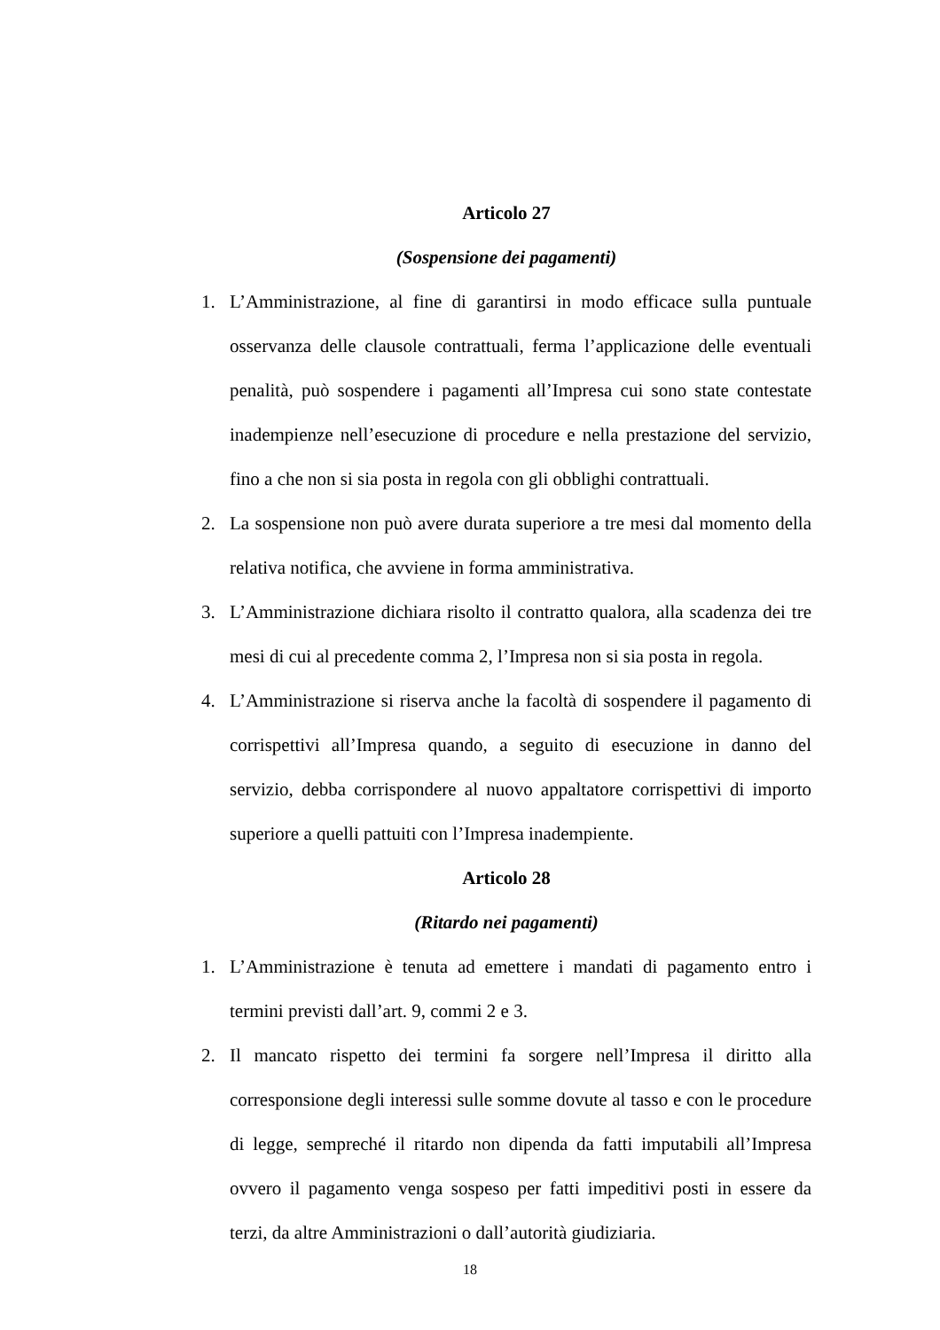Articolo 27
(Sospensione dei pagamenti)
1. L’Amministrazione, al fine di garantirsi in modo efficace sulla puntuale osservanza delle clausole contrattuali, ferma l’applicazione delle eventuali penalità, può sospendere i pagamenti all’Impresa cui sono state contestate inadempienze nell’esecuzione di procedure e nella prestazione del servizio, fino a che non si sia posta in regola con gli obblighi contrattuali.
2. La sospensione non può avere durata superiore a tre mesi dal momento della relativa notifica, che avviene in forma amministrativa.
3. L’Amministrazione dichiara risolto il contratto qualora, alla scadenza dei tre mesi di cui al precedente comma 2, l’Impresa non si sia posta in regola.
4. L’Amministrazione si riserva anche la facoltà di sospendere il pagamento di corrispettivi all’Impresa quando, a seguito di esecuzione in danno del servizio, debba corrispondere al nuovo appaltatore corrispettivi di importo superiore a quelli pattuiti con l’Impresa inadempiente.
Articolo 28
(Ritardo nei pagamenti)
1. L’Amministrazione è tenuta ad emettere i mandati di pagamento entro i termini previsti dall’art. 9, commi 2 e 3.
2. Il mancato rispetto dei termini fa sorgere nell’Impresa il diritto alla corresponsione degli interessi sulle somme dovute al tasso e con le procedure di legge, sempreché il ritardo non dipenda da fatti imputabili all’Impresa ovvero il pagamento venga sospeso per fatti impeditivi posti in essere da terzi, da altre Amministrazioni o dall’autorità giudiziaria.
18